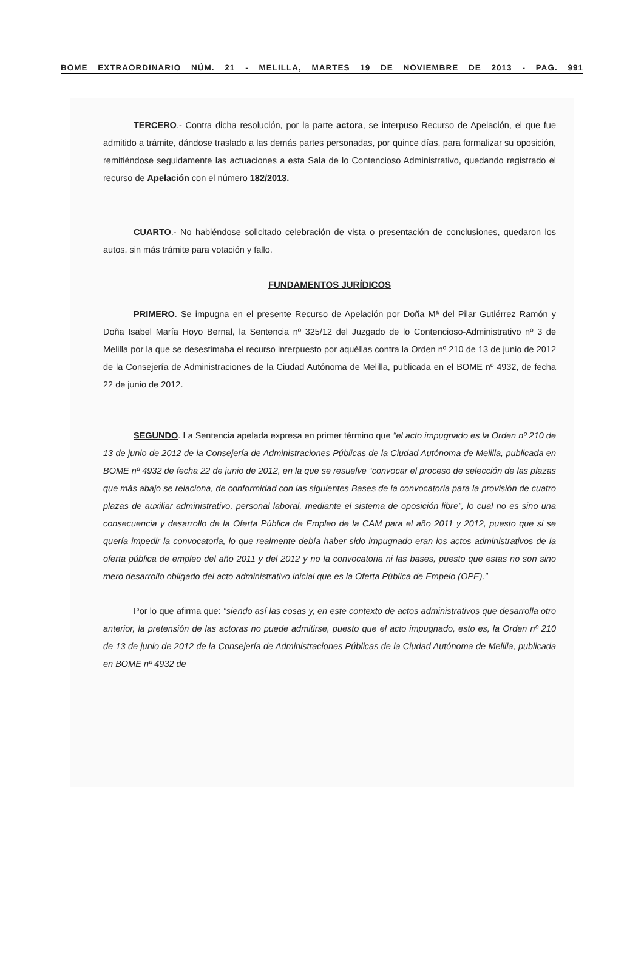BOME EXTRAORDINARIO NÚM. 21 - MELILLA, MARTES 19 DE NOVIEMBRE DE 2013 - PAG. 991
TERCERO.- Contra dicha resolución, por la parte actora, se interpuso Recurso de Apelación, el que fue admitido a trámite, dándose traslado a las demás partes personadas, por quince días, para formalizar su oposición, remitiéndose seguidamente las actuaciones a esta Sala de lo Contencioso Administrativo, quedando registrado el recurso de Apelación con el número 182/2013.
CUARTO.- No habiéndose solicitado celebración de vista o presentación de conclusiones, quedaron los autos, sin más trámite para votación y fallo.
FUNDAMENTOS JURÍDICOS
PRIMERO. Se impugna en el presente Recurso de Apelación por Doña Mª del Pilar Gutiérrez Ramón y Doña Isabel María Hoyo Bernal, la Sentencia nº 325/12 del Juzgado de lo Contencioso-Administrativo nº 3 de Melilla por la que se desestimaba el recurso interpuesto por aquéllas contra la Orden nº 210 de 13 de junio de 2012 de la Consejería de Administraciones de la Ciudad Autónoma de Melilla, publicada en el BOME nº 4932, de fecha 22 de junio de 2012.
SEGUNDO. La Sentencia apelada expresa en primer término que “el acto impugnado es la Orden nº 210 de 13 de junio de 2012 de la Consejería de Administraciones Públicas de la Ciudad Autónoma de Melilla, publicada en BOME nº 4932 de fecha 22 de junio de 2012, en la que se resuelve “convocar el proceso de selección de las plazas que más abajo se relaciona, de conformidad con las siguientes Bases de la convocatoria para la provisión de cuatro plazas de auxiliar administrativo, personal laboral, mediante el sistema de oposición libre”, lo cual no es sino una consecuencia y desarrollo de la Oferta Pública de Empleo de la CAM para el año 2011 y 2012, puesto que si se quería impedir la convocatoria, lo que realmente debía haber sido impugnado eran los actos administrativos de la oferta pública de empleo del año 2011 y del 2012 y no la convocatoria ni las bases, puesto que estas no son sino mero desarrollo obligado del acto administrativo inicial que es la Oferta Pública de Empelo (OPE).”
Por lo que afirma que: “siendo así las cosas y, en este contexto de actos administrativos que desarrolla otro anterior, la pretensión de las actoras no puede admitirse, puesto que el acto impugnado, esto es, la Orden nº 210 de 13 de junio de 2012 de la Consejería de Administraciones Públicas de la Ciudad Autónoma de Melilla, publicada en BOME nº 4932 de